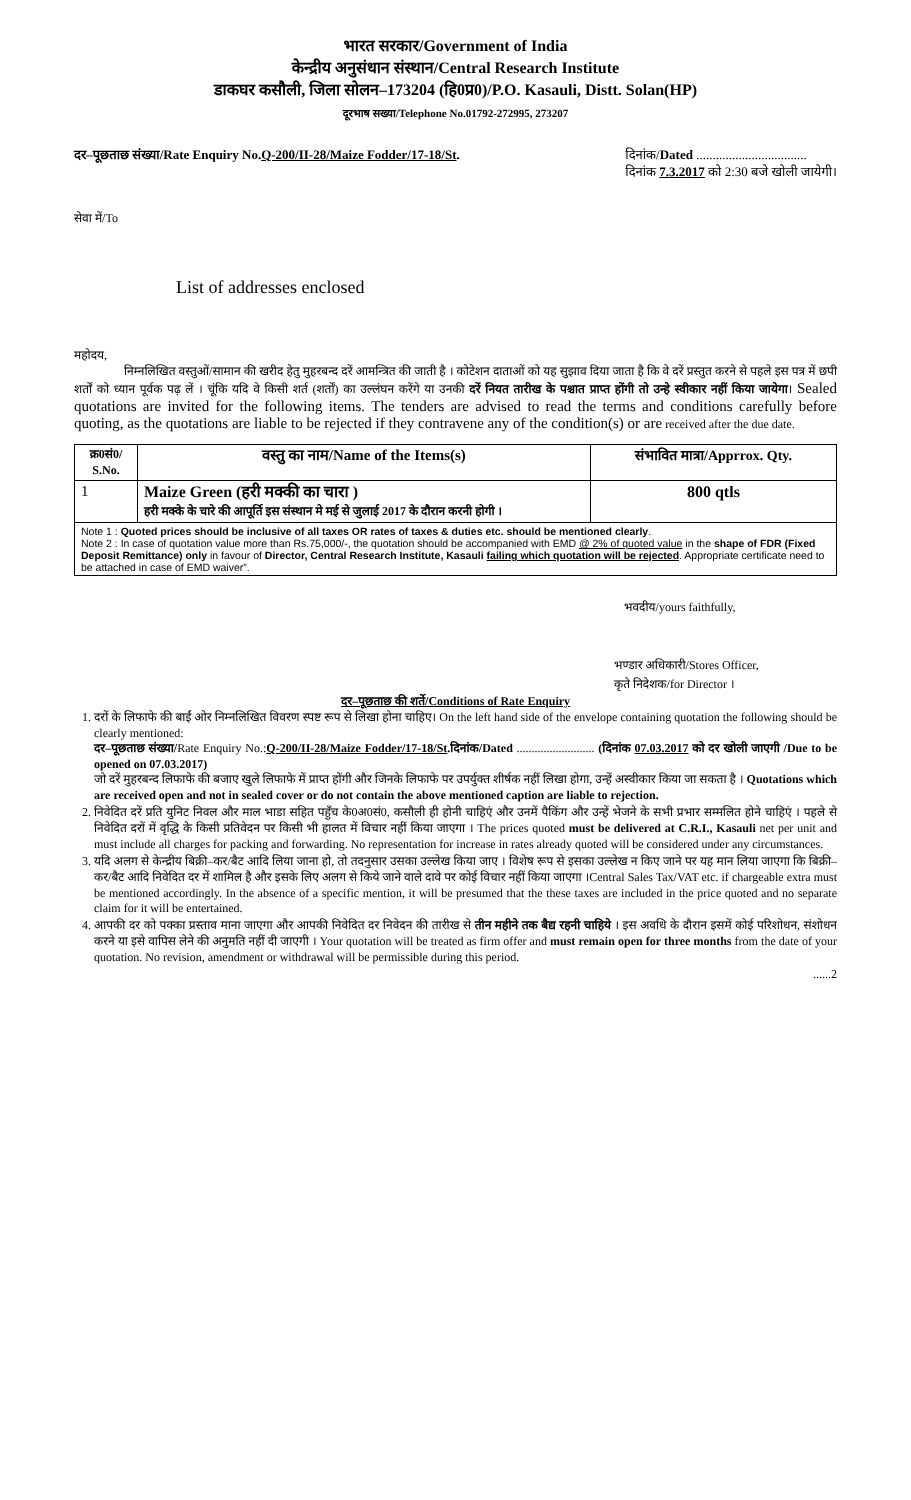भारत सरकार/Government of India
केन्द्रीय अनुसंधान संस्थान/Central Research Institute
डाकघर कसौली, जिला सोलन–173204 (हि0प्र0)/P.O. Kasauli, Distt. Solan(HP)
दूरभाष सख्या/Telephone No.01792-272995, 273207
दर–पूछताछ संख्या/Rate Enquiry No.Q-200/II-28/Maize Fodder/17-18/St. दिनांक/Dated ..................................
दिनांक 7.3.2017 को 2:30 बजे खोली जायेगी।
सेवा में/To
List of addresses enclosed
महोदय,
निम्नलिखित वस्तुओं/सामान की खरीद हेतु मुहरबन्द दरें आमन्त्रित की जाती है । कोटेशन दाताओं को यह सुझाव दिया जाता है कि वे दरें प्रस्तुत करने से पहले इस पत्र में छपी शर्तों को ध्यान पूर्वक पढ़ लें । चूंकि यदि वे किसी शर्त (शर्तों) का उल्लंघन करेंगे या उनकी दरें नियत तारीख के पश्चात प्राप्त होंगी तो उन्हे स्वीकार नहीं किया जायेगा। Sealed quotations are invited for the following items. The tenders are advised to read the terms and conditions carefully before quoting, as the quotations are liable to be rejected if they contravene any of the condition(s) or are received after the due date.
| क्र0सं0/ S.No. | वस्तु का नाम/Name of the Items(s) | संभावित मात्रा/Apprrox. Qty. |
| --- | --- | --- |
| 1 | Maize Green (हरी मक्की का चारा ) हरी मक्के के चारे की आपूर्ति इस संस्थान मे मई से जुलाई 2017 के दौरान करनी होगी । | 800 qtls |
| Note 1 : Quoted prices should be inclusive of all taxes OR rates of taxes & duties etc. should be mentioned clearly . Note 2 : In case of quotation value more than Rs.75,000/-, the quotation should be accompanied with EMD @ 2% of quoted value in the shape of FDR (Fixed Deposit Remittance) only in favour of Director, Central Research Institute, Kasauli failing which quotation will be rejected . Appropriate certificate need to be attached in case of EMD waiver”. | | |
भवदीय/yours faithfully,
भण्डार अधिकारी/Stores Officer,
कृते निदेशक/for Director ।
दर–पूछताछ की शर्ते/Conditions of Rate Enquiry
1. दरों के लिफाफे की बाईं ओर निम्नलिखित विवरण स्पष्ट रूप से लिखा होना चाहिए। On the left hand side of the envelope containing quotation the following should be clearly mentioned:
दर–पूछताछ संख्या/Rate Enquiry No.:Q-200/II-28/Maize Fodder/17-18/St.दिनांक/Dated .......................... (दिनांक 07.03.2017 को दर खोली जाएगी /Due to be opened on 07.03.2017)
जो दरें मुहरबन्द लिफाफे की बजाए खुले लिफाफे में प्राप्त होंगी और जिनके लिफाफे पर उपर्युक्त शीर्षक नहीं लिखा होगा, उन्हें अस्वीकार किया जा सकता है । Quotations which are received open and not in sealed cover or do not contain the above mentioned caption are liable to rejection.
2. निवेदित दरें प्रति युनिट निवल और माल भाडा सहित पहुँच के0अ0सं0, कसौली ही होनी चाहिएं और उनमें पैकिंग और उन्हें भेजने के सभी प्रभार सम्मलित होने चाहिएं । पहले से निवेदित दरों में वृद्धि के किसी प्रतिवेदन पर किसी भी हालत में विचार नहीं किया जाएगा । The prices quoted must be delivered at C.R.I., Kasauli net per unit and must include all charges for packing and forwarding. No representation for increase in rates already quoted will be considered under any circumstances.
3. यदि अलग से केन्द्रीय बिक्री–कर/बैट आदि लिया जाना हो, तो तदनुसार उसका उल्लेख किया जाए । विशेष रूप से इसका उल्लेख न किए जाने पर यह मान लिया जाएगा कि बिक्री–कर/बैट आदि निवेदित दर में शामिल है और इसके लिए अलग से किये जाने वाले दावे पर कोई विचार नहीं किया जाएगा ।Central Sales Tax/VAT etc. if chargeable extra must be mentioned accordingly. In the absence of a specific mention, it will be presumed that the these taxes are included in the price quoted and no separate claim for it will be entertained.
4. आपकी दर को पक्का प्रस्ताव माना जाएगा और आपकी निवेदित दर निवेदन की तारीख से तीन महीने तक बैद्य रहनी चाहिये । इस अवधि के दौरान इसमें कोई परिशोधन, संशोधन करने या इसे वापिस लेने की अनुमति नहीं दी जाएगी । Your quotation will be treated as firm offer and must remain open for three months from the date of your quotation. No revision, amendment or withdrawal will be permissible during this period.
......2